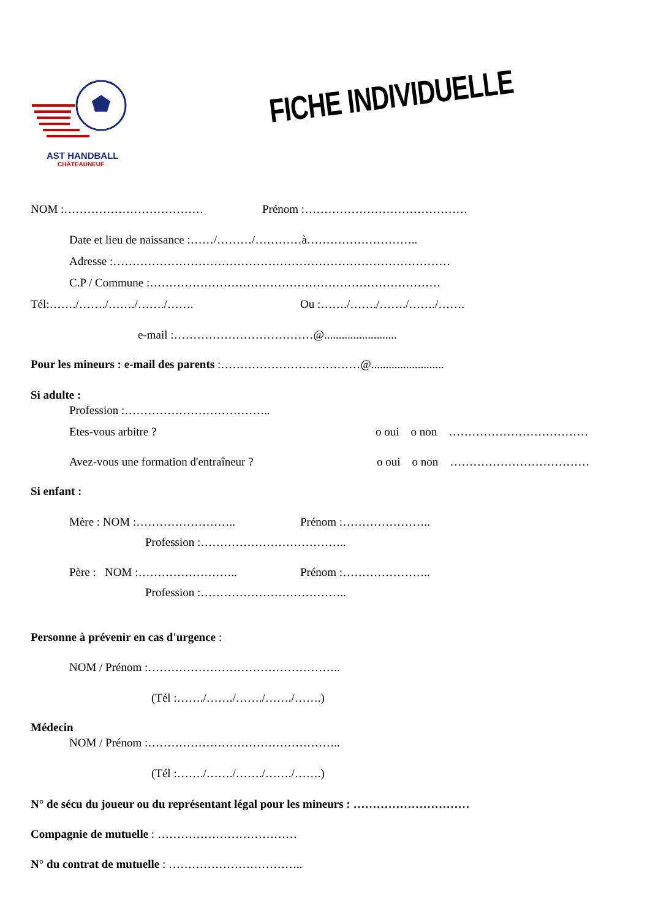AST HANDBALL
CHÂTEAUNEUF
FICHE INDIVIDUELLE
NOM :………………………………
Prénom :……………………………………
Date et lieu de naissance :……/………/…………à………………………..
Adresse :……………………………………………………………………………
C.P / Commune :…………………………………………………………………
Tél:……./……./……./……./…….
Ou :……./……./……./……./…….
e-mail :………………………………@.........................
Pour les mineurs : e-mail des parents :………………………………@.........................
Si adulte :
Profession :………………………………..
Etes-vous arbitre ?
o oui o non ………………………………
Avez-vous une formation d'entraîneur ?
o oui o non ………………………………
Si enfant :
Mère : NOM :……………………..
Prénom :…………………..
Profession :………………………………..
Père : NOM :……………………..
Prénom :…………………..
Profession :………………………………..
Personne à prévenir en cas d'urgence :
NOM / Prénom :…………………………………………..
(Tél :……./……./……./……./…….)
Médecin
NOM / Prénom :…………………………………………..
(Tél :……./……./……./……./…….)
N° de sécu du joueur ou du représentant légal pour les mineurs : …………………………
Compagnie de mutuelle : ………………………………
N° du contrat de mutuelle : ……………………………..